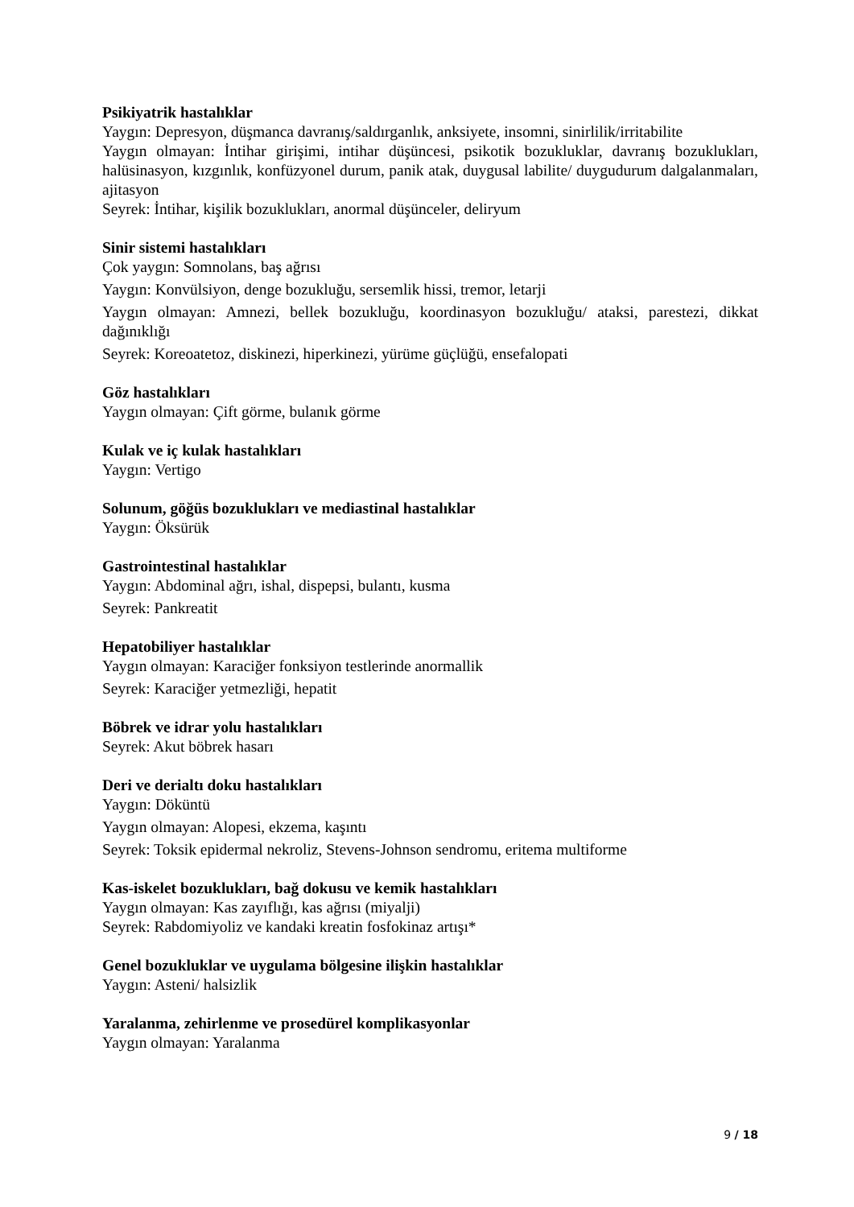Psikiyatrik hastalıklar
Yaygın: Depresyon, düşmanca davranış/saldırganlık, anksiyete, insomni, sinirlilik/irritabilite
Yaygın olmayan: İntihar girişimi, intihar düşüncesi, psikotik bozukluklar, davranış bozuklukları, halüsinasyon, kızgınlık, konfüzyonel durum, panik atak, duygusal labilite/ duygudurum dalgalanmaları, ajitasyon
Seyrek: İntihar, kişilik bozuklukları, anormal düşünceler, deliryum
Sinir sistemi hastalıkları
Çok yaygın: Somnolans, baş ağrısı
Yaygın: Konvülsiyon, denge bozukluğu, sersemlik hissi, tremor, letarji
Yaygın olmayan: Amnezi, bellek bozukluğu, koordinasyon bozukluğu/ ataksi, parestezi, dikkat dağınıklığı
Seyrek: Koreoatetoz, diskinezi, hiperkinezi, yürüme güçlüğü, ensefalopati
Göz hastalıkları
Yaygın olmayan: Çift görme, bulanık görme
Kulak ve iç kulak hastalıkları
Yaygın: Vertigo
Solunum, göğüs bozuklukları ve mediastinal hastalıklar
Yaygın: Öksürük
Gastrointestinal hastalıklar
Yaygın: Abdominal ağrı, ishal, dispepsi, bulantı, kusma
Seyrek: Pankreatit
Hepatobiliyer hastalıklar
Yaygın olmayan: Karaciğer fonksiyon testlerinde anormallik
Seyrek: Karaciğer yetmezliği, hepatit
Böbrek ve idrar yolu hastalıkları
Seyrek: Akut böbrek hasarı
Deri ve derialtı doku hastalıkları
Yaygın: Döküntü
Yaygın olmayan: Alopesi, ekzema, kaşıntı
Seyrek: Toksik epidermal nekroliz, Stevens-Johnson sendromu, eritema multiforme
Kas-iskelet bozuklukları, bağ dokusu ve kemik hastalıkları
Yaygın olmayan: Kas zayıflığı, kas ağrısı (miyalji)
Seyrek: Rabdomiyoliz ve kandaki kreatin fosfokinaz artışı*
Genel bozukluklar ve uygulama bölgesine ilişkin hastalıklar
Yaygın: Asteni/ halsizlik
Yaralanma, zehirlenme ve prosedürel komplikasyonlar
Yaygın olmayan: Yaralanma
9 / 18